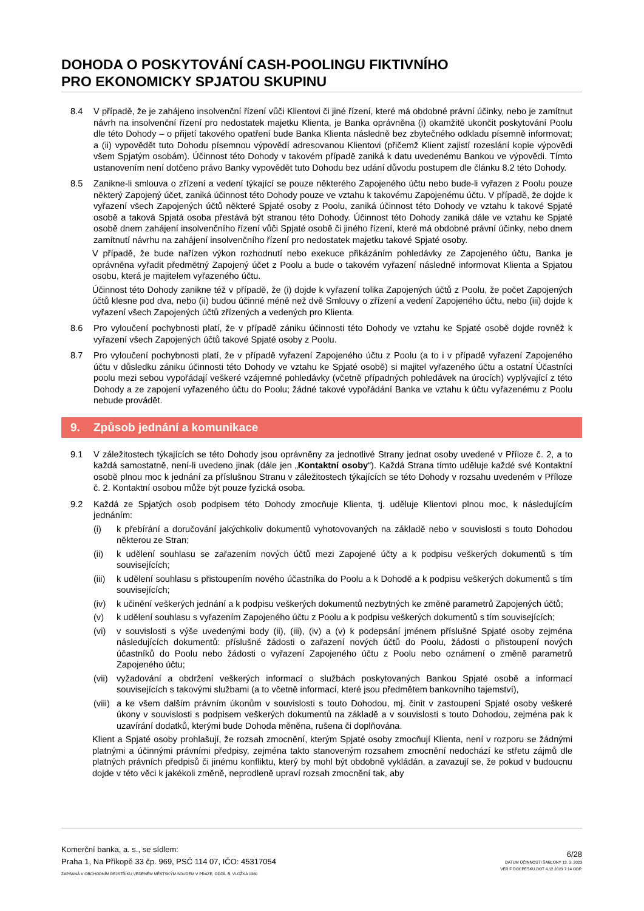DOHODA O POSKYTOVÁNÍ CASH-POOLINGU FIKTIVNÍHO
PRO EKONOMICKY SPJATOU SKUPINU
8.4 V případě, že je zahájeno insolvenční řízení vůči Klientovi či jiné řízení, které má obdobné právní účinky, nebo je zamítnut návrh na insolvenční řízení pro nedostatek majetku Klienta, je Banka oprávněna (i) okamžitě ukončit poskytování Poolu dle této Dohody – o přijetí takového opatření bude Banka Klienta následně bez zbytečného odkladu písemně informovat; a (ii) vypovědět tuto Dohodu písemnou výpovědí adresovanou Klientovi (přičemž Klient zajistí rozeslání kopie výpovědi všem Spjatým osobám). Účinnost této Dohody v takovém případě zaniká k datu uvedenému Bankou ve výpovědi. Tímto ustanovením není dotčeno právo Banky vypovědět tuto Dohodu bez udání důvodu postupem dle článku 8.2 této Dohody.
8.5 Zanikne-li smlouva o zřízení a vedení týkající se pouze některého Zapojeného účtu nebo bude-li vyřazen z Poolu pouze některý Zapojený účet, zaniká účinnost této Dohody pouze ve vztahu k takovému Zapojenému účtu. V případě, že dojde k vyřazení všech Zapojených účtů některé Spjaté osoby z Poolu, zaniká účinnost této Dohody ve vztahu k takové Spjaté osobě a taková Spjatá osoba přestává být stranou této Dohody. Účinnost této Dohody zaniká dále ve vztahu ke Spjaté osobě dnem zahájení insolvenčního řízení vůči Spjaté osobě či jiného řízení, které má obdobné právní účinky, nebo dnem zamítnutí návrhu na zahájení insolvenčního řízení pro nedostatek majetku takové Spjaté osoby.
V případě, že bude nařízen výkon rozhodnutí nebo exekuce přikázáním pohledávky ze Zapojeného účtu, Banka je oprávněna vyřadit předmětný Zapojený účet z Poolu a bude o takovém vyřazení následně informovat Klienta a Spjatou osobu, která je majitelem vyřazeného účtu.
Účinnost této Dohody zanikne též v případě, že (i) dojde k vyřazení tolika Zapojených účtů z Poolu, že počet Zapojených účtů klesne pod dva, nebo (ii) budou účinné méně než dvě Smlouvy o zřízení a vedení Zapojeného účtu, nebo (iii) dojde k vyřazení všech Zapojených účtů zřízených a vedených pro Klienta.
8.6 Pro vyloučení pochybnosti platí, že v případě zániku účinnosti této Dohody ve vztahu ke Spjaté osobě dojde rovněž k vyřazení všech Zapojených účtů takové Spjaté osoby z Poolu.
8.7 Pro vyloučení pochybnosti platí, že v případě vyřazení Zapojeného účtu z Poolu (a to i v případě vyřazení Zapojeného účtu v důsledku zániku účinnosti této Dohody ve vztahu ke Spjaté osobě) si majitel vyřazeného účtu a ostatní Účastníci poolu mezi sebou vypořádají veškeré vzájemné pohledávky (včetně případných pohledávek na úrocích) vyplývající z této Dohody a ze zapojení vyřazeného účtu do Poolu; žádné takové vypořádání Banka ve vztahu k účtu vyřazenému z Poolu nebude provádět.
9. Způsob jednání a komunikace
9.1 V záležitostech týkajících se této Dohody jsou oprávněny za jednotlivé Strany jednat osoby uvedené v Příloze č. 2, a to každá samostatně, není-li uvedeno jinak (dále jen „Kontaktní osoby“). Každá Strana tímto uděluje každé své Kontaktní osobě plnou moc k jednání za příslušnou Stranu v záležitostech týkajících se této Dohody v rozsahu uvedeném v Příloze č. 2. Kontaktní osobou může být pouze fyzická osoba.
9.2 Každá ze Spjatých osob podpisem této Dohody zmocňuje Klienta, tj. uděluje Klientovi plnou moc, k následujícím jednáním:
(i) k přebírání a doručování jakýchkoliv dokumentů vyhotovovaných na základě nebo v souvislosti s touto Dohodou některou ze Stran;
(ii) k udělení souhlasu se zařazením nových účtů mezi Zapojené účty a k podpisu veškerých dokumentů s tím souvisejících;
(iii)
k udělení souhlasu s přistoupením nového účastníka do Poolu a k Dohodě a k podpisu veškerých dokumentů s tím souvisejících;
(iv) k učinění veškerých jednání a k podpisu veškerých dokumentů nezbytných ke změně parametrů Zapojených účtů;
(v) k udělení souhlasu s vyřazením Zapojeného účtu z Poolu a k podpisu veškerých dokumentů s tím souvisejících;
(vi) v souvislosti s výše uvedenými body (ii), (iii), (iv) a (v) k podepsání jménem příslušné Spjaté osoby zejména následujících dokumentů: příslušné žádosti o zařazení nových účtů do Poolu, žádosti o přistoupení nových účastníků do Poolu nebo žádosti o vyřazení Zapojeného účtu z Poolu nebo oznámení o změně parametrů Zapojeného účtu;
(vii)
vyžadování a obdržení veškerých informací o službách poskytovaných Bankou Spjaté osobě a informací souvisejících s takovými službami (a to včetně informací, které jsou předmětem bankovního tajemství),
(viii)
a ke všem dalším právním úkonům v souvislosti s touto Dohodou, mj. činit v zastoupení Spjaté osoby veškeré úkony v souvislosti s podpisem veškerých dokumentů na základě a v souvislosti s touto Dohodou, zejména pak k uzavírání dodatků, kterými bude Dohoda měněna, rušena či doplňována.
Klient a Spjaté osoby prohlašují, že rozsah zmocnění, kterým Spjaté osoby zmocňují Klienta, není v rozporu se žádnými platnými a účinnými právními předpisy, zejména takto stanoveným rozsahem zmocnění nedochází ke střetu zájmů dle platných právních předpisů či jinému konfliktu, který by mohl být obdobně vykládán, a zavazují se, že pokud v budoucnu dojde v této věci k jakékoli změně, neprodleně upraví rozsah zmocnění tak, aby
Komerční banka, a. s., se sídlem:
Praha 1, Na Příkopě 33 čp. 969, PSČ 114 07, IČO: 45317054
ZAPSANÁ V OBCHODNÍM REJSTŘÍKU VEDENÉM MĚSTSKÝM SOUDEM V PRAZE, ODDÍL B, VLOŽKA 1360
6/28
DATUM ÚČINNOSTI ŠABLONY 13. 3. 2023
VER F DOCPESKU.DOT 4.12.2023 7:14 ODP.